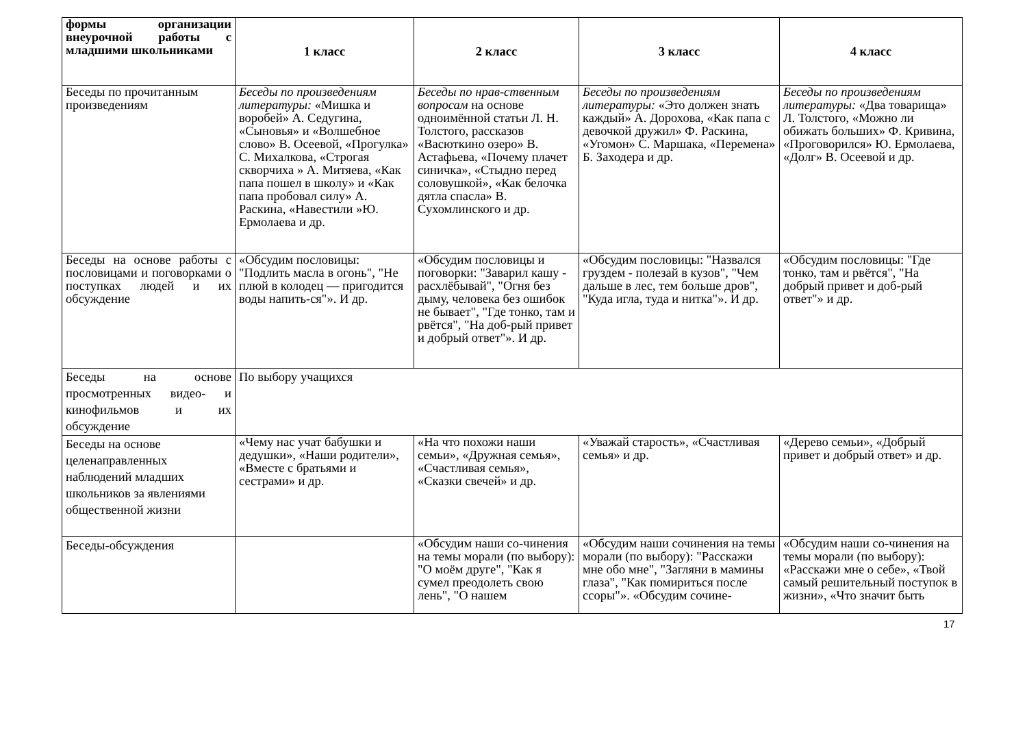| формы организации внеурочной работы с младшими школьниками | 1 класс | 2 класс | 3 класс | 4 класс |
| --- | --- | --- | --- | --- |
| Беседы по прочитанным произведениям | Беседы по произведениям литературы: «Мишка и воробей» А. Седугина, «Сыновья» и «Волшебное слово» В. Осеевой, «Прогулка» С. Михалкова, «Строгая скворчиха » А. Митяева, «Как папа пошел в школу» и «Как папа пробовал силу» А. Раскина, «Навестили »Ю. Ермолаева и др. | Беседы по нрав-ственным вопросам на основе одноимённой статьи Л. Н. Толстого, рассказов «Васюткино озеро» В. Астафьева, «Почему плачет синичка», «Стыдно перед соловушкой», «Как белочка дятла спасла» В. Сухомлинского и др. | Беседы по произведениям литературы: «Это должен знать каждый» А. Дорохова, «Как папа с девочкой дружил» Ф. Раскина, «Угомон» С. Маршака, «Перемена» Б. Заходера и др. | Беседы по произведениям литературы: «Два товарища» Л. Толстого, «Можно ли обижать больших» Ф. Кривина, «Проговорился» Ю. Ермолаева, «Долг» В. Осеевой и др. |
| Беседы на основе работы с пословицами и поговорками о поступках людей и их обсуждение | «Обсудим пословицы: "Подлить масла в огонь", "Не плюй в колодец — пригодится воды напить-ся"». И др. | «Обсудим пословицы и поговорки: "Заварил кашу - расхлёбывай", "Огня без дыму, человека без ошибок не бывает", "Где тонко, там и рвётся", "На доб-рый привет и добрый ответ"». И др. | «Обсудим пословицы: "Назвался груздем - полезай в кузов", "Чем дальше в лес, тем больше дров", "Куда игла, туда и нитка"». И др. | «Обсудим пословицы: "Где тонко, там и рвётся", "На добрый привет и доб-рый ответ"» и др. |
| Беседы на основе просмотренных видео- и кинофильмов и их обсуждение | По выбору учащихся | | | |
| Беседы на основе целенаправленных наблюдений младших школьников за явлениями общественной жизни | «Чему нас учат бабушки и дедушки», «Наши родители», «Вместе с братьями и сестрами» и др. | «На что похожи наши семьи», «Дружная семья», «Счастливая семья», «Сказки свечей» и др. | «Уважай старость», «Счастливая семья» и др. | «Дерево семьи», «Добрый привет и добрый ответ» и др. |
| Беседы-обсуждения | | «Обсудим наши со-чинения на темы морали (по выбору): "О моём друге", "Как я сумел преодолеть свою лень", "О нашем | «Обсудим наши сочинения на темы морали (по выбору): "Расскажи мне обо мне", "Загляни в мамины глаза", "Как помириться после ссоры"». «Обсудим сочине- | «Обсудим наши со-чинения на темы морали (по выбору): «Расскажи мне о себе», «Твой самый решительный поступок в жизни», «Что значит быть |
17